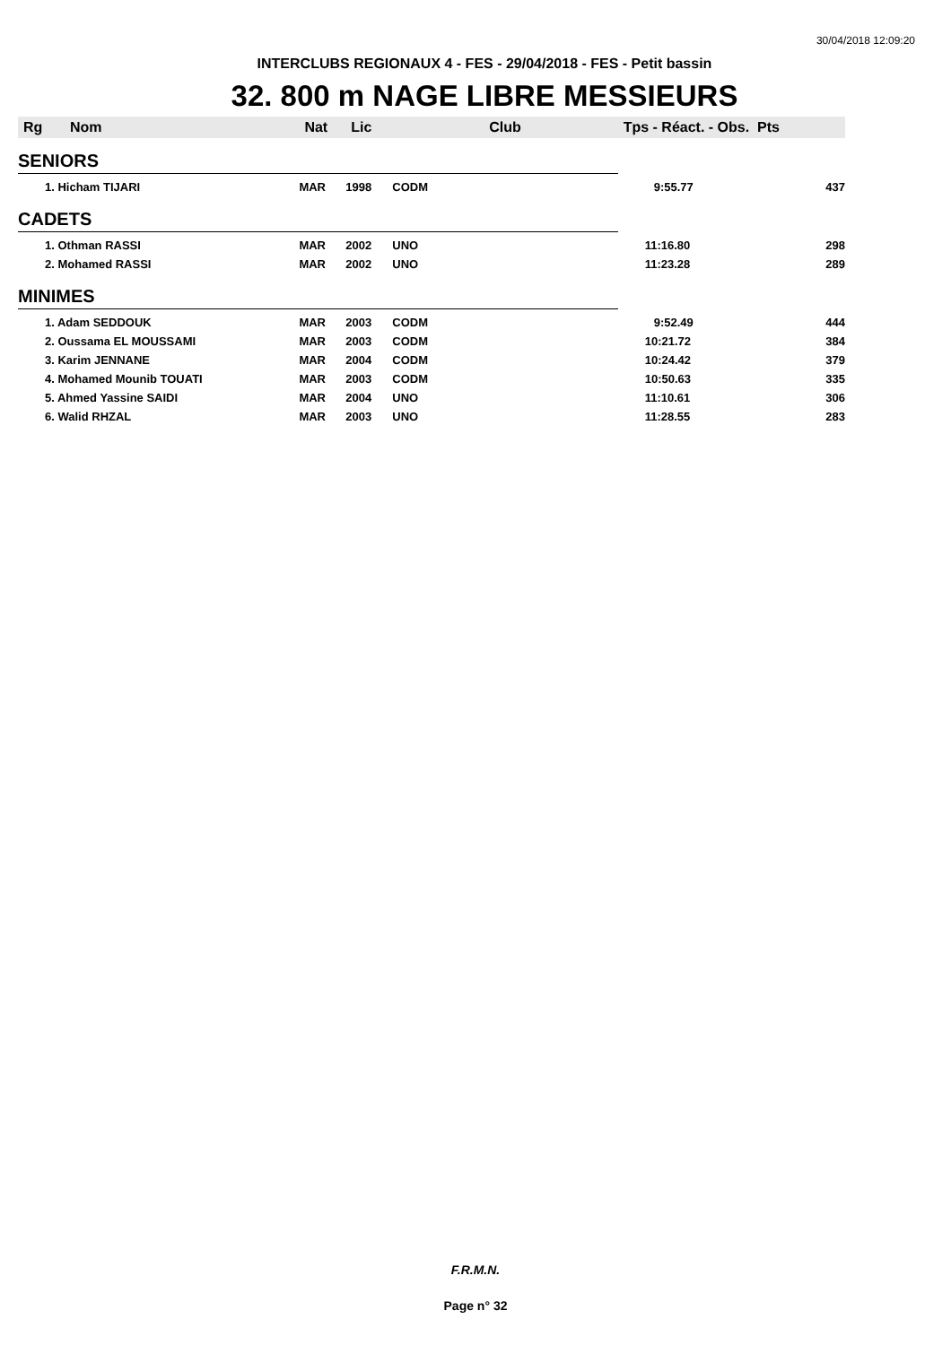30/04/2018 12:09:20
INTERCLUBS REGIONAUX 4 - FES - 29/04/2018 - FES - Petit bassin
32. 800 m NAGE LIBRE MESSIEURS
| Rg | Nom | Nat | Lic | Club | Tps - Réact. - Obs. Pts | |
| --- | --- | --- | --- | --- | --- | --- |
| SENIORS | | | | | | |
| 1. Hicham TIJARI | | MAR | 1998 | CODM | 9:55.77 | 437 |
| CADETS | | | | | | |
| 1. Othman RASSI | | MAR | 2002 | UNO | 11:16.80 | 298 |
| 2. Mohamed RASSI | | MAR | 2002 | UNO | 11:23.28 | 289 |
| MINIMES | | | | | | |
| 1. Adam SEDDOUK | | MAR | 2003 | CODM | 9:52.49 | 444 |
| 2. Oussama EL MOUSSAMI | | MAR | 2003 | CODM | 10:21.72 | 384 |
| 3. Karim JENNANE | | MAR | 2004 | CODM | 10:24.42 | 379 |
| 4. Mohamed Mounib TOUATI | | MAR | 2003 | CODM | 10:50.63 | 335 |
| 5. Ahmed Yassine SAIDI | | MAR | 2004 | UNO | 11:10.61 | 306 |
| 6. Walid RHZAL | | MAR | 2003 | UNO | 11:28.55 | 283 |
F.R.M.N.
Page n° 32